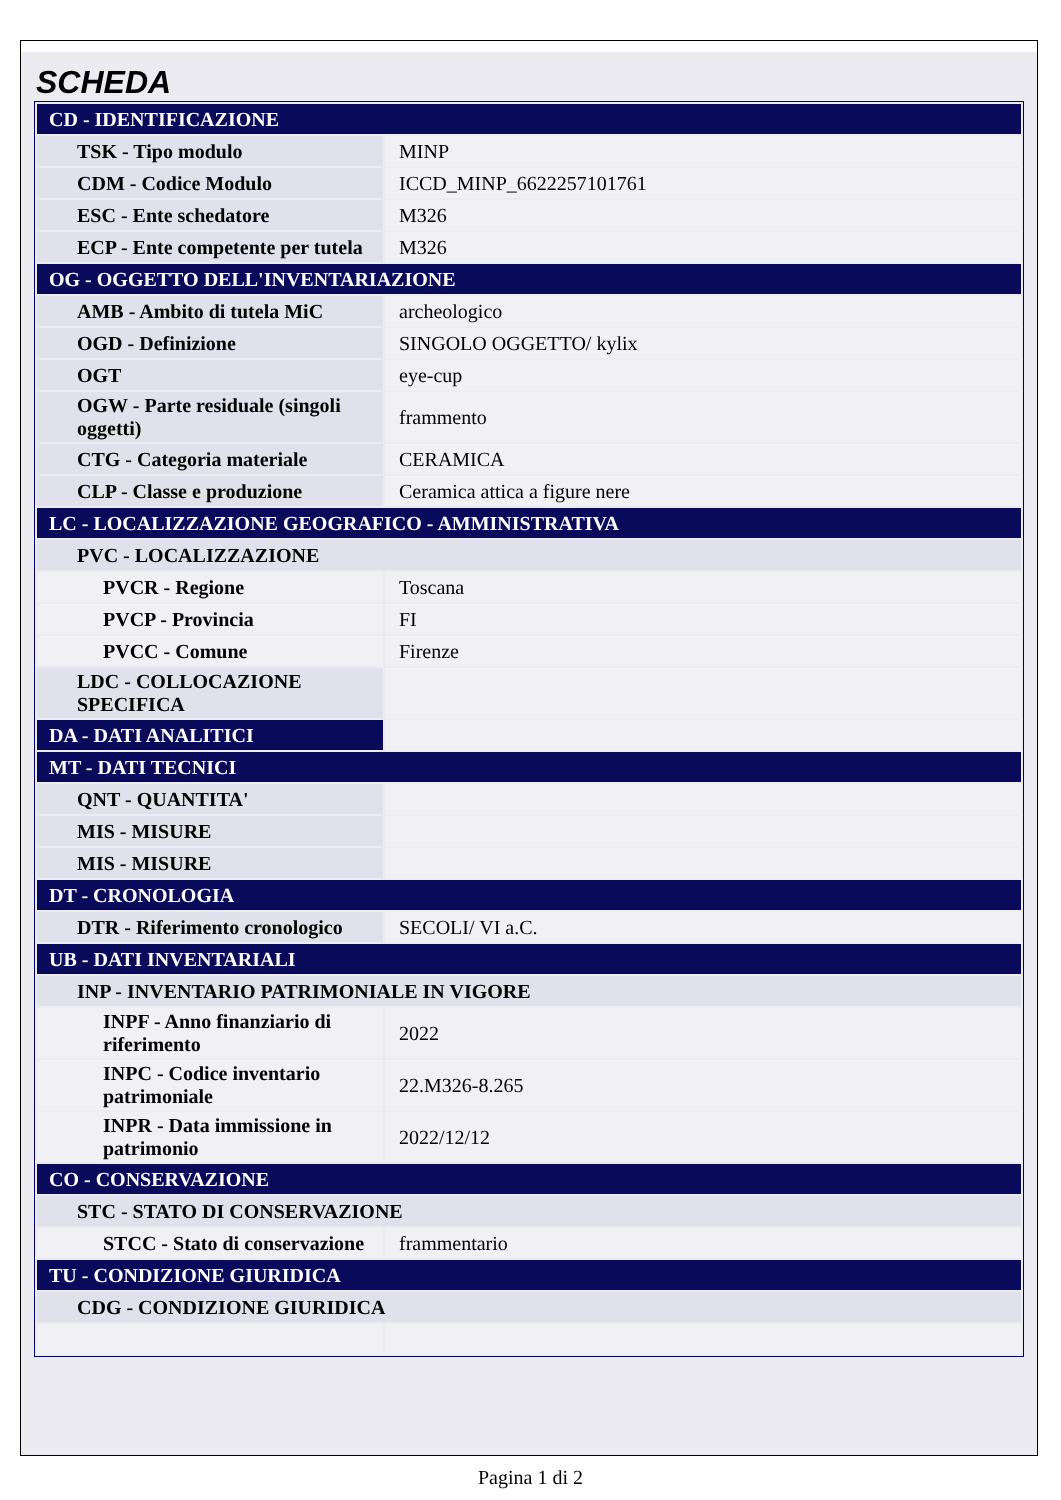SCHEDA
| CD - IDENTIFICAZIONE | |
| TSK - Tipo modulo | MINP |
| CDM - Codice Modulo | ICCD_MINP_6622257101761 |
| ESC - Ente schedatore | M326 |
| ECP - Ente competente per tutela | M326 |
| OG - OGGETTO DELL'INVENTARIAZIONE | |
| AMB - Ambito di tutela MiC | archeologico |
| OGD - Definizione | SINGOLO OGGETTO/ kylix |
| OGT | eye-cup |
| OGW - Parte residuale (singoli oggetti) | frammento |
| CTG - Categoria materiale | CERAMICA |
| CLP - Classe e produzione | Ceramica attica a figure nere |
| LC - LOCALIZZAZIONE GEOGRAFICO - AMMINISTRATIVA | |
| PVC - LOCALIZZAZIONE | |
| PVCR - Regione | Toscana |
| PVCP - Provincia | FI |
| PVCC - Comune | Firenze |
| LDC - COLLOCAZIONE SPECIFICA | |
| DA - DATI ANALITICI | |
| MT - DATI TECNICI | |
| QNT - QUANTITA' | |
| MIS - MISURE | |
| MIS - MISURE | |
| DT - CRONOLOGIA | |
| DTR - Riferimento cronologico | SECOLI/ VI a.C. |
| UB - DATI INVENTARIALI | |
| INP - INVENTARIO PATRIMONIALE IN VIGORE | |
| INPF - Anno finanziario di riferimento | 2022 |
| INPC - Codice inventario patrimoniale | 22.M326-8.265 |
| INPR - Data immissione in patrimonio | 2022/12/12 |
| CO - CONSERVAZIONE | |
| STC - STATO DI CONSERVAZIONE | |
| STCC - Stato di conservazione | frammentario |
| TU - CONDIZIONE GIURIDICA | |
| CDG - CONDIZIONE GIURIDICA | |
Pagina 1 di 2